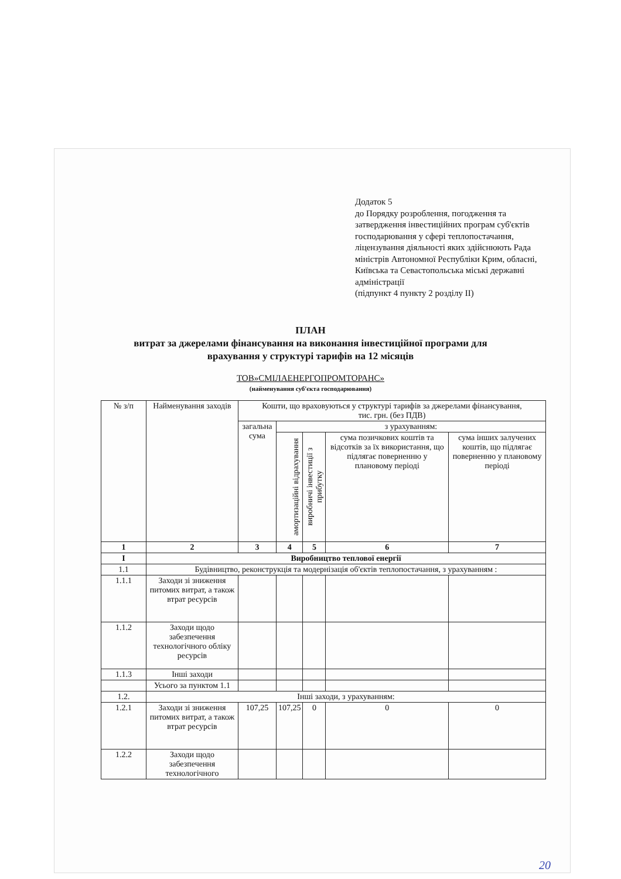Додаток 5
до Порядку розроблення, погодження та затвердження інвестиційних програм суб'єктів господарювання у сфері теплопостачання, ліцензування діяльності яких здійснюють Рада міністрів Автономної Республіки Крим, обласні, Київська та Севастопольська міські державні адміністрації
(підпункт 4 пункту 2 розділу II)
ПЛАН
витрат за джерелами фінансування на виконання інвестиційної програми для
врахування у структурі тарифів на 12 місяців
ТОВ»СМІЛАЕНЕРГОПРОМТОРАНС»
(найменування суб'єкта господарювання)
| № з/п | Найменування заходів | Кошти, що враховуються у структурі тарифів за джерелами фінансування, тис. грн. (без ПДВ) | | | | |
| --- | --- | --- | --- | --- | --- | --- |
| | | загальна сума | з урахуванням: | | | |
| | | | амортизаційні відрахування | виробничі інвестиції з прибутку | сума позичкових коштів та відсотків за їх використання, що підлягає поверненню у плановому періоді | сума інших залучених коштів, що підлягає поверненню у плановому періоді |
| 1 | 2 | 3 | 4 | 5 | 6 | 7 |
| I | Виробництво теплової енергії | | | | | |
| 1.1 | Будівництво, реконструкція та модернізація об'єктів теплопостачання, з урахуванням : | | | | | |
| 1.1.1 | Заходи зі зниження питомих витрат, а також втрат ресурсів | | | | | |
| 1.1.2 | Заходи щодо забезпечення технологічного обліку ресурсів | | | | | |
| 1.1.3 | Інші заходи | | | | | |
| | Усього за пунктом 1.1 | | | | | |
| 1.2. | Інші заходи, з урахуванням: | | | | | |
| 1.2.1 | Заходи зі зниження питомих витрат, а також втрат ресурсів | 107,25 | 107,25 | 0 | 0 | 0 |
| 1.2.2 | Заходи щодо забезпечення технологічного | | | | | |
20